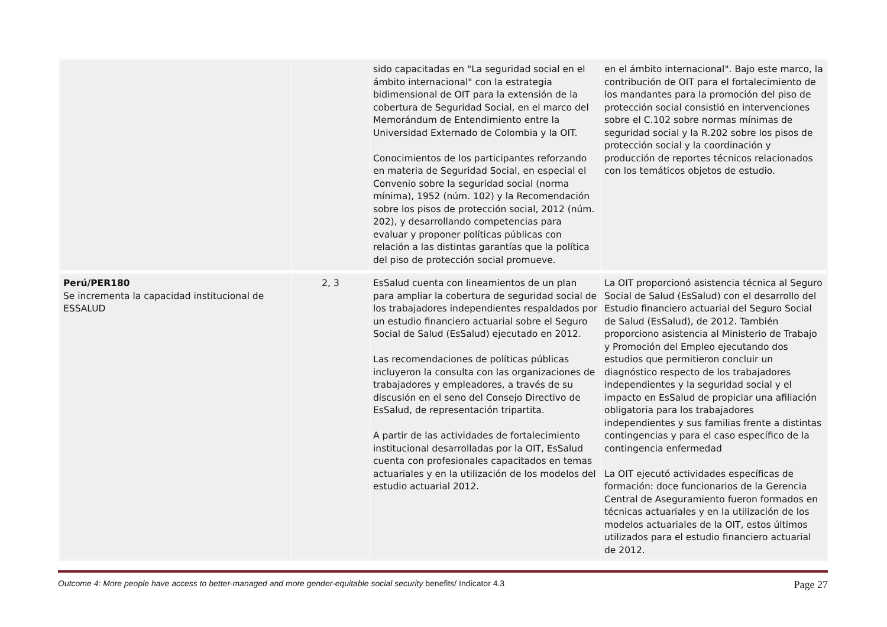| | | sido capacitadas en "La seguridad social en el ámbito internacional" con la estrategia bidimensional de OIT para la extensión de la cobertura de Seguridad Social, en el marco del Memorándum de Entendimiento entre la Universidad Externado de Colombia y la OIT. Conocimientos de los participantes reforzando en materia de Seguridad Social, en especial el Convenio sobre la seguridad social (norma mínima), 1952 (núm. 102) y la Recomendación sobre los pisos de protección social, 2012 (núm. 202), y desarrollando competencias para evaluar y proponer políticas públicas con relación a las distintas garantías que la política del piso de protección social promueve. | en el ámbito internacional". Bajo este marco, la contribución de OIT para el fortalecimiento de los mandantes para la promoción del piso de protección social consistió en intervenciones sobre el C.102 sobre normas mínimas de seguridad social y la R.202 sobre los pisos de protección social y la coordinación y producción de reportes técnicos relacionados con los temáticos objetos de estudio. |
| Perú/PER180 Se incrementa la capacidad institucional de ESSALUD | 2, 3 | EsSalud cuenta con lineamientos de un plan para ampliar la cobertura de seguridad social de los trabajadores independientes respaldados por un estudio financiero actuarial sobre el Seguro Social de Salud (EsSalud) ejecutado en 2012. Las recomendaciones de políticas públicas incluyeron la consulta con las organizaciones de trabajadores y empleadores, a través de su discusión en el seno del Consejo Directivo de EsSalud, de representación tripartita. A partir de las actividades de fortalecimiento institucional desarrolladas por la OIT, EsSalud cuenta con profesionales capacitados en temas actuariales y en la utilización de los modelos del estudio actuarial 2012. | La OIT proporcionó asistencia técnica al Seguro Social de Salud (EsSalud) con el desarrollo del Estudio financiero actuarial del Seguro Social de Salud (EsSalud), de 2012. También proporciono asistencia al Ministerio de Trabajo y Promoción del Empleo ejecutando dos estudios que permitieron concluir un diagnóstico respecto de los trabajadores independientes y la seguridad social y el impacto en EsSalud de propiciar una afiliación obligatoria para los trabajadores independientes y sus familias frente a distintas contingencias y para el caso específico de la contingencia enfermedad La OIT ejecutó actividades específicas de formación: doce funcionarios de la Gerencia Central de Aseguramiento fueron formados en técnicas actuariales y en la utilización de los modelos actuariales de la OIT, estos últimos utilizados para el estudio financiero actuarial de 2012. |
Outcome 4: More people have access to better-managed and more gender-equitable social security benefits/ Indicator 4.3 Page 27